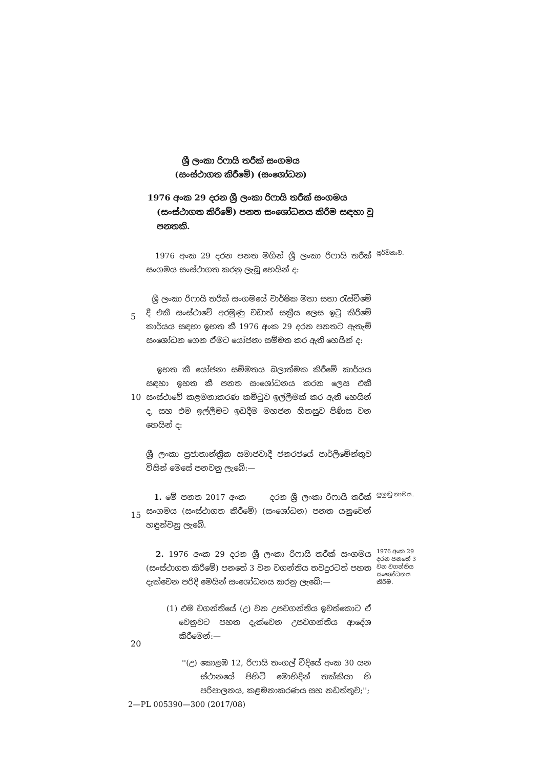ශ්‍රී ලංකා රිෆායි තරීක් සංගමය
(සංස්ථාගත කිරීමේ) (සංශෝධන)
1976 අංක 29 දරන ශ්‍රී ලංකා රිෆායි තරීක් සංගමය (සංස්ථාගත කිරීමේ) පනත සංශෝධනය කිරීම සඳහා වූ පනතකි.
1976 අංක 29 දරන පනත මගින් ශ්‍රී ලංකා රිෆායි තරීක් සංගමය සංස්ථාගත කරනු ලැබූ හෙයින් ද:
පූර්විකාව.
5
ශ්‍රී ලංකා රිෆායි තරීක් සංගමයේ වාර්ෂික මහා සභා රැස්වීමේ දී එකී සංස්ථාවේ අරමුණු වඩාත් සක්‍රීය ලෙස ඉටු කිරීමේ කාර්යය සඳහා ඉහත කී 1976 අංක 29 දරන පනතට ඇතැම් සංශෝධන ගෙන ඒමට යෝජනා සම්මත කර ඇති හෙයින් ද:
10
ඉහත කී යෝජනා සම්මතය බලාත්මක කිරීමේ කාර්යය සඳහා ඉහත කී පනත සංශෝධනය කරන ලෙස එකී සංස්ථාවේ කළමනාකරණ කමිටුව ඉල්ලීමක් කර ඇති හෙයින් ද, සහ එම ඉල්ලීමට ඉඩදීම මහජන හිතසුව පිණිස වන හෙයින් ද:
ශ්‍රී ලංකා ප්‍රජාතාන්ත්‍රික සමාජවාදී ජනරජයේ පාර්ලිමේන්තුව විසින් මෙසේ පනවනු ලැබේ:—
15
1. මේ පනත 2017 අංක දරන ශ්‍රී ලංකා රිෆායි තරීක් සංගමය (සංස්ථාගත කිරීමේ) (සංශෝධන) පනත යනුවෙන් හඳුන්වනු ලැබේ.
ලුහුඬු නාමය.
2. 1976 අංක 29 දරන ශ්‍රී ලංකා රිෆායි තරීක් සංගමය (සංස්ථාගත කිරීමේ) පනතේ 3 වන වගන්තිය තවදුරටත් පහත දැක්වෙන පරිදි මෙයින් සංශෝධනය කරනු ලැබේ:—
(1) එම වගන්තියේ (උ) වන උපවගන්තිය ඉවත්කොට ඒ වෙනුවට පහත දැක්වෙන උපවගන්තිය ආදේශ කිරීමෙන්:—
''(උ) කොළඹ 12, රිෆායි තංගල් වීදියේ අංක 30 යන ස්ථානයේ පිහිටි මොහිදීන් තක්කියා හි පරිපාලනය, කළමනාකරණය සහ නඩත්තුව;'';
1976 අංක 29 දරන පනතේ 3 වන වගන්තිය සංශෝධනය කිරීම.
20
2—PL 005390—300 (2017/08)